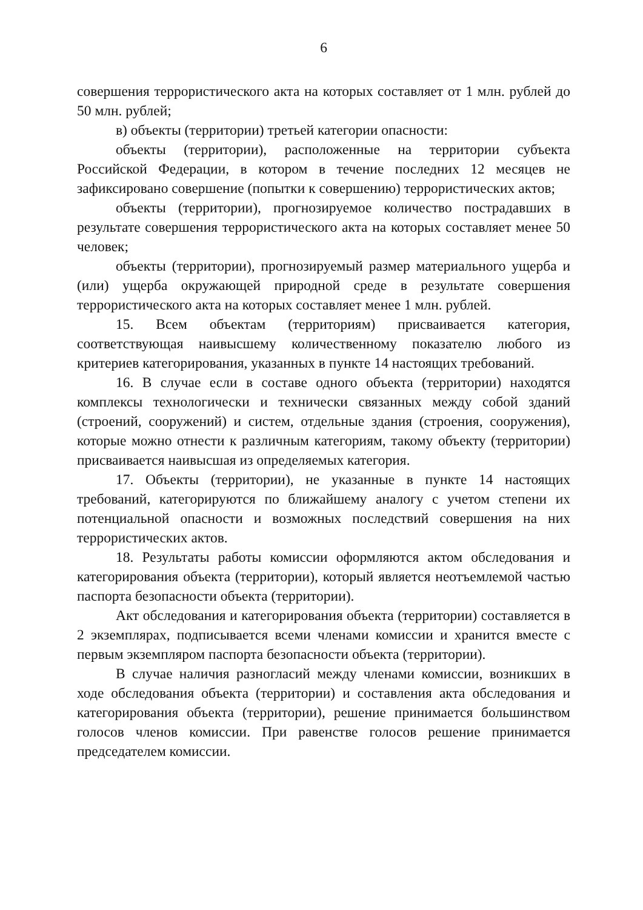6
совершения террористического акта на которых составляет от 1 млн. рублей до 50 млн. рублей;
в) объекты (территории) третьей категории опасности:
объекты (территории), расположенные на территории субъекта Российской Федерации, в котором в течение последних 12 месяцев не зафиксировано совершение (попытки к совершению) террористических актов;
объекты (территории), прогнозируемое количество пострадавших в результате совершения террористического акта на которых составляет менее 50 человек;
объекты (территории), прогнозируемый размер материального ущерба и (или) ущерба окружающей природной среде в результате совершения террористического акта на которых составляет менее 1 млн. рублей.
15. Всем объектам (территориям) присваивается категория, соответствующая наивысшему количественному показателю любого из критериев категорирования, указанных в пункте 14 настоящих требований.
16. В случае если в составе одного объекта (территории) находятся комплексы технологически и технически связанных между собой зданий (строений, сооружений) и систем, отдельные здания (строения, сооружения), которые можно отнести к различным категориям, такому объекту (территории) присваивается наивысшая из определяемых категория.
17. Объекты (территории), не указанные в пункте 14 настоящих требований, категорируются по ближайшему аналогу с учетом степени их потенциальной опасности и возможных последствий совершения на них террористических актов.
18. Результаты работы комиссии оформляются актом обследования и категорирования объекта (территории), который является неотъемлемой частью паспорта безопасности объекта (территории).
Акт обследования и категорирования объекта (территории) составляется в 2 экземплярах, подписывается всеми членами комиссии и хранится вместе с первым экземпляром паспорта безопасности объекта (территории).
В случае наличия разногласий между членами комиссии, возникших в ходе обследования объекта (территории) и составления акта обследования и категорирования объекта (территории), решение принимается большинством голосов членов комиссии. При равенстве голосов решение принимается председателем комиссии.